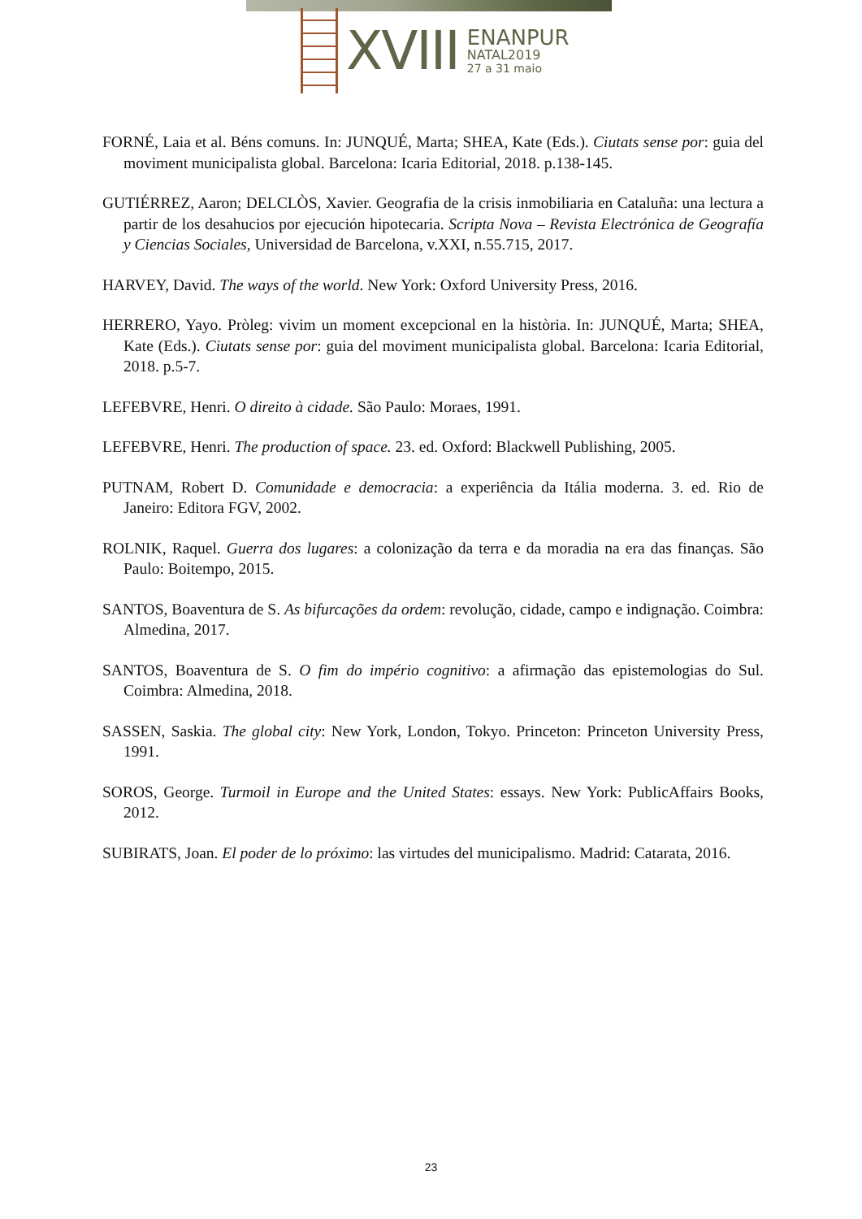XVIII
ENANPUR
NATAL2019
27 a 31 maio
FORNÉ, Laia et al. Béns comuns. In: JUNQUÉ, Marta; SHEA, Kate (Eds.). Ciutats sense por: guia del moviment municipalista global. Barcelona: Icaria Editorial, 2018. p.138-145.
GUTIÉRREZ, Aaron; DELCLÒS, Xavier. Geografia de la crisis inmobiliaria en Cataluña: una lectura a partir de los desahucios por ejecución hipotecaria. Scripta Nova – Revista Electrónica de Geografía y Ciencias Sociales, Universidad de Barcelona, v.XXI, n.55.715, 2017.
HARVEY, David. The ways of the world. New York: Oxford University Press, 2016.
HERRERO, Yayo. Pròleg: vivim un moment excepcional en la història. In: JUNQUÉ, Marta; SHEA, Kate (Eds.). Ciutats sense por: guia del moviment municipalista global. Barcelona: Icaria Editorial, 2018. p.5-7.
LEFEBVRE, Henri. O direito à cidade. São Paulo: Moraes, 1991.
LEFEBVRE, Henri. The production of space. 23. ed. Oxford: Blackwell Publishing, 2005.
PUTNAM, Robert D. Comunidade e democracia: a experiência da Itália moderna. 3. ed. Rio de Janeiro: Editora FGV, 2002.
ROLNIK, Raquel. Guerra dos lugares: a colonização da terra e da moradia na era das finanças. São Paulo: Boitempo, 2015.
SANTOS, Boaventura de S. As bifurcações da ordem: revolução, cidade, campo e indignação. Coimbra: Almedina, 2017.
SANTOS, Boaventura de S. O fim do império cognitivo: a afirmação das epistemologias do Sul. Coimbra: Almedina, 2018.
SASSEN, Saskia. The global city: New York, London, Tokyo. Princeton: Princeton University Press, 1991.
SOROS, George. Turmoil in Europe and the United States: essays. New York: PublicAffairs Books, 2012.
SUBIRATS, Joan. El poder de lo próximo: las virtudes del municipalismo. Madrid: Catarata, 2016.
23